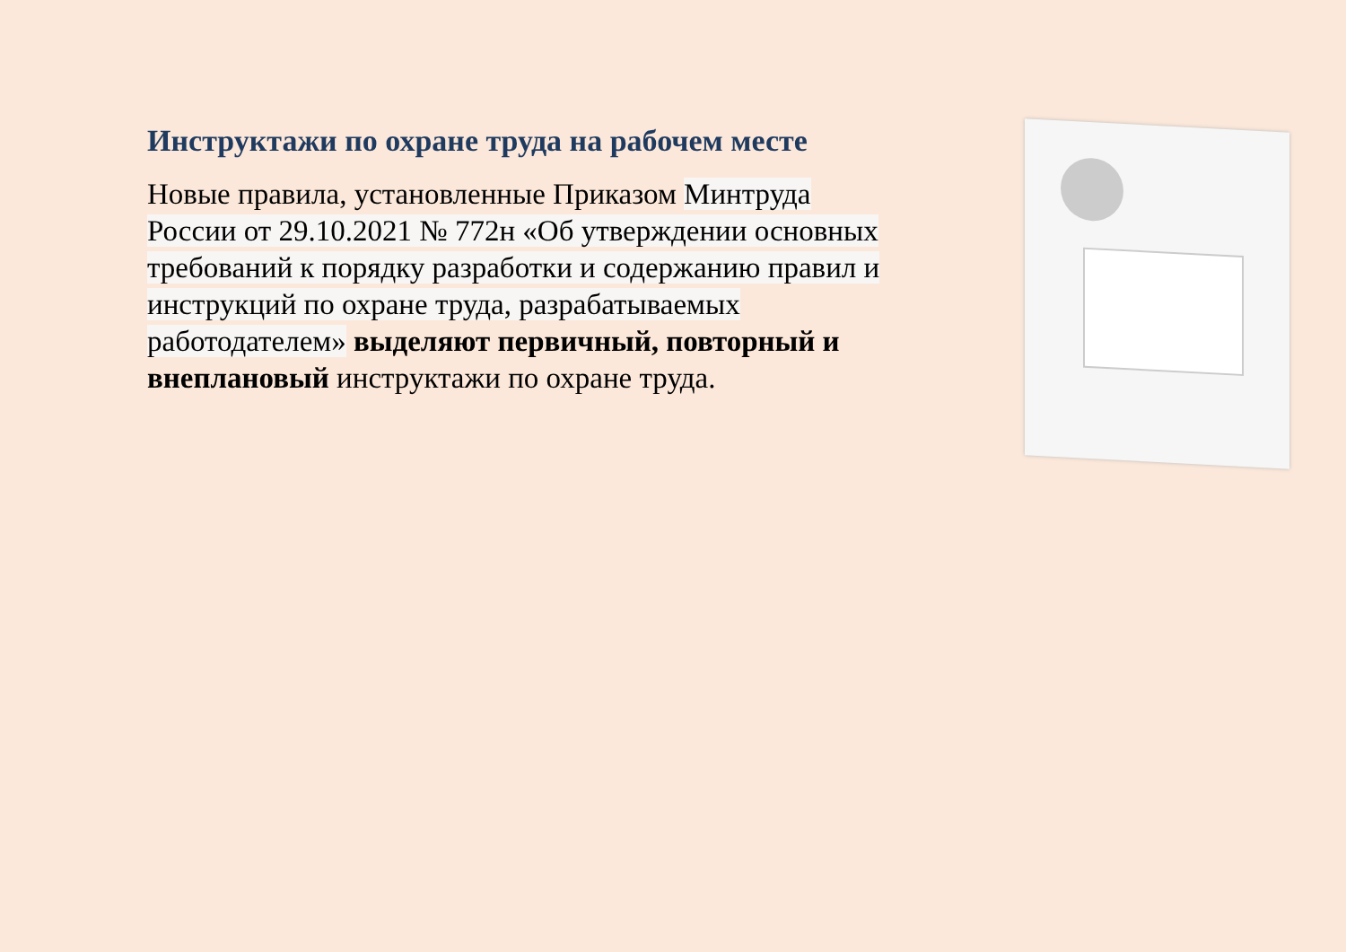Инструктажи по охране труда на рабочем месте
Новые правила, установленные Приказом Минтруда России от 29.10.2021 № 772н «Об утверждении основных требований к порядку разработки и содержанию правил и инструкций по охране труда, разрабатываемых работодателем» выделяют первичный, повторный и внеплановый инструктажи по охране труда.